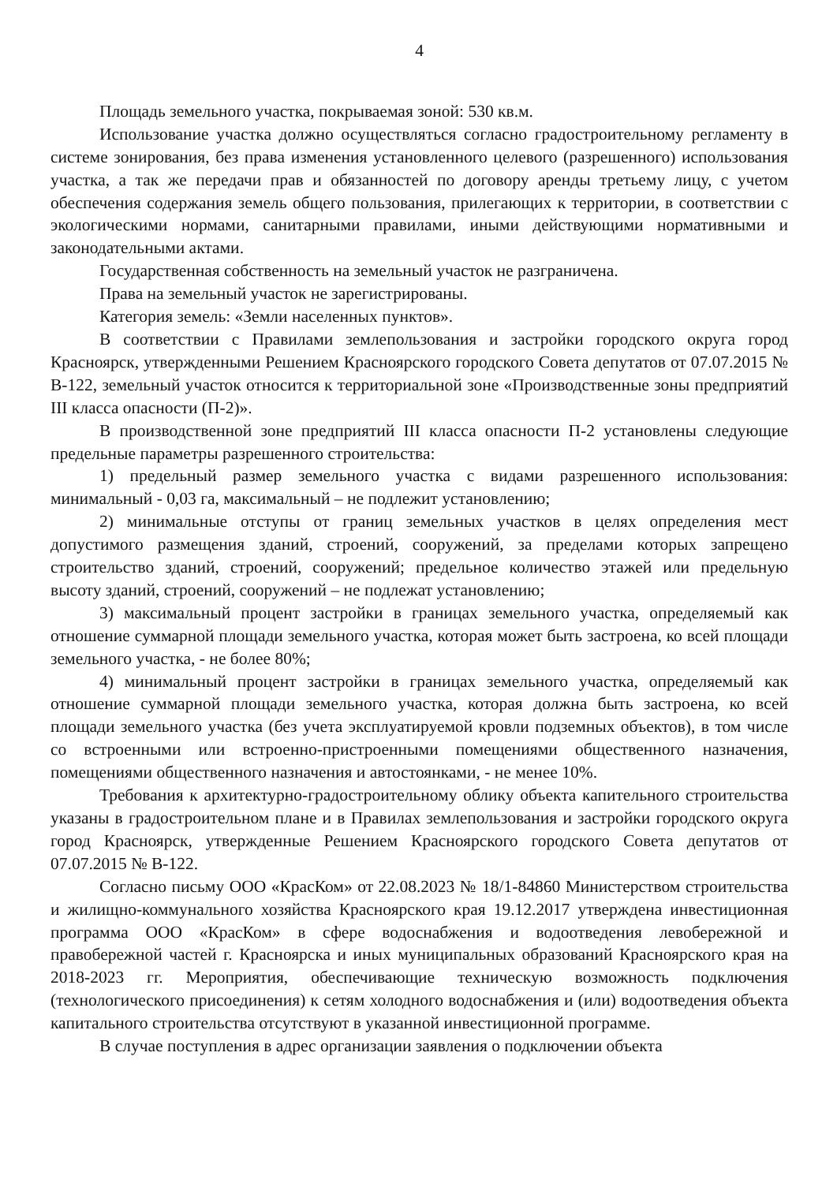4
Площадь земельного участка, покрываемая зоной: 530 кв.м.
Использование участка должно осуществляться согласно градостроительному регламенту в системе зонирования, без права изменения установленного целевого (разрешенного) использования участка, а так же передачи прав и обязанностей по договору аренды третьему лицу, с учетом обеспечения содержания земель общего пользования, прилегающих к территории, в соответствии с экологическими нормами, санитарными правилами, иными действующими нормативными и законодательными актами.
Государственная собственность на земельный участок не разграничена.
Права на земельный участок не зарегистрированы.
Категория земель: «Земли населенных пунктов».
В соответствии с Правилами землепользования и застройки городского округа город Красноярск, утвержденными Решением Красноярского городского Совета депутатов от 07.07.2015 № В-122, земельный участок относится к территориальной зоне «Производственные зоны предприятий III класса опасности (П-2)».
В производственной зоне предприятий III класса опасности П-2 установлены следующие предельные параметры разрешенного строительства:
1) предельный размер земельного участка с видами разрешенного использования: минимальный - 0,03 га, максимальный – не подлежит установлению;
2) минимальные отступы от границ земельных участков в целях определения мест допустимого размещения зданий, строений, сооружений, за пределами которых запрещено строительство зданий, строений, сооружений; предельное количество этажей или предельную высоту зданий, строений, сооружений – не подлежат установлению;
3) максимальный процент застройки в границах земельного участка, определяемый как отношение суммарной площади земельного участка, которая может быть застроена, ко всей площади земельного участка, - не более 80%;
4) минимальный процент застройки в границах земельного участка, определяемый как отношение суммарной площади земельного участка, которая должна быть застроена, ко всей площади земельного участка (без учета эксплуатируемой кровли подземных объектов), в том числе со встроенными или встроенно-пристроенными помещениями общественного назначения, помещениями общественного назначения и автостоянками, - не менее 10%.
Требования к архитектурно-градостроительному облику объекта капительного строительства указаны в градостроительном плане и в Правилах землепользования и застройки городского округа город Красноярск, утвержденные Решением Красноярского городского Совета депутатов от 07.07.2015 № В-122.
Согласно письму ООО «КрасКом» от 22.08.2023 № 18/1-84860 Министерством строительства и жилищно-коммунального хозяйства Красноярского края 19.12.2017 утверждена инвестиционная программа ООО «КрасКом» в сфере водоснабжения и водоотведения левобережной и правобережной частей г. Красноярска и иных муниципальных образований Красноярского края на 2018-2023 гг. Мероприятия, обеспечивающие техническую возможность подключения (технологического присоединения) к сетям холодного водоснабжения и (или) водоотведения объекта капитального строительства отсутствуют в указанной инвестиционной программе.
В случае поступления в адрес организации заявления о подключении объекта